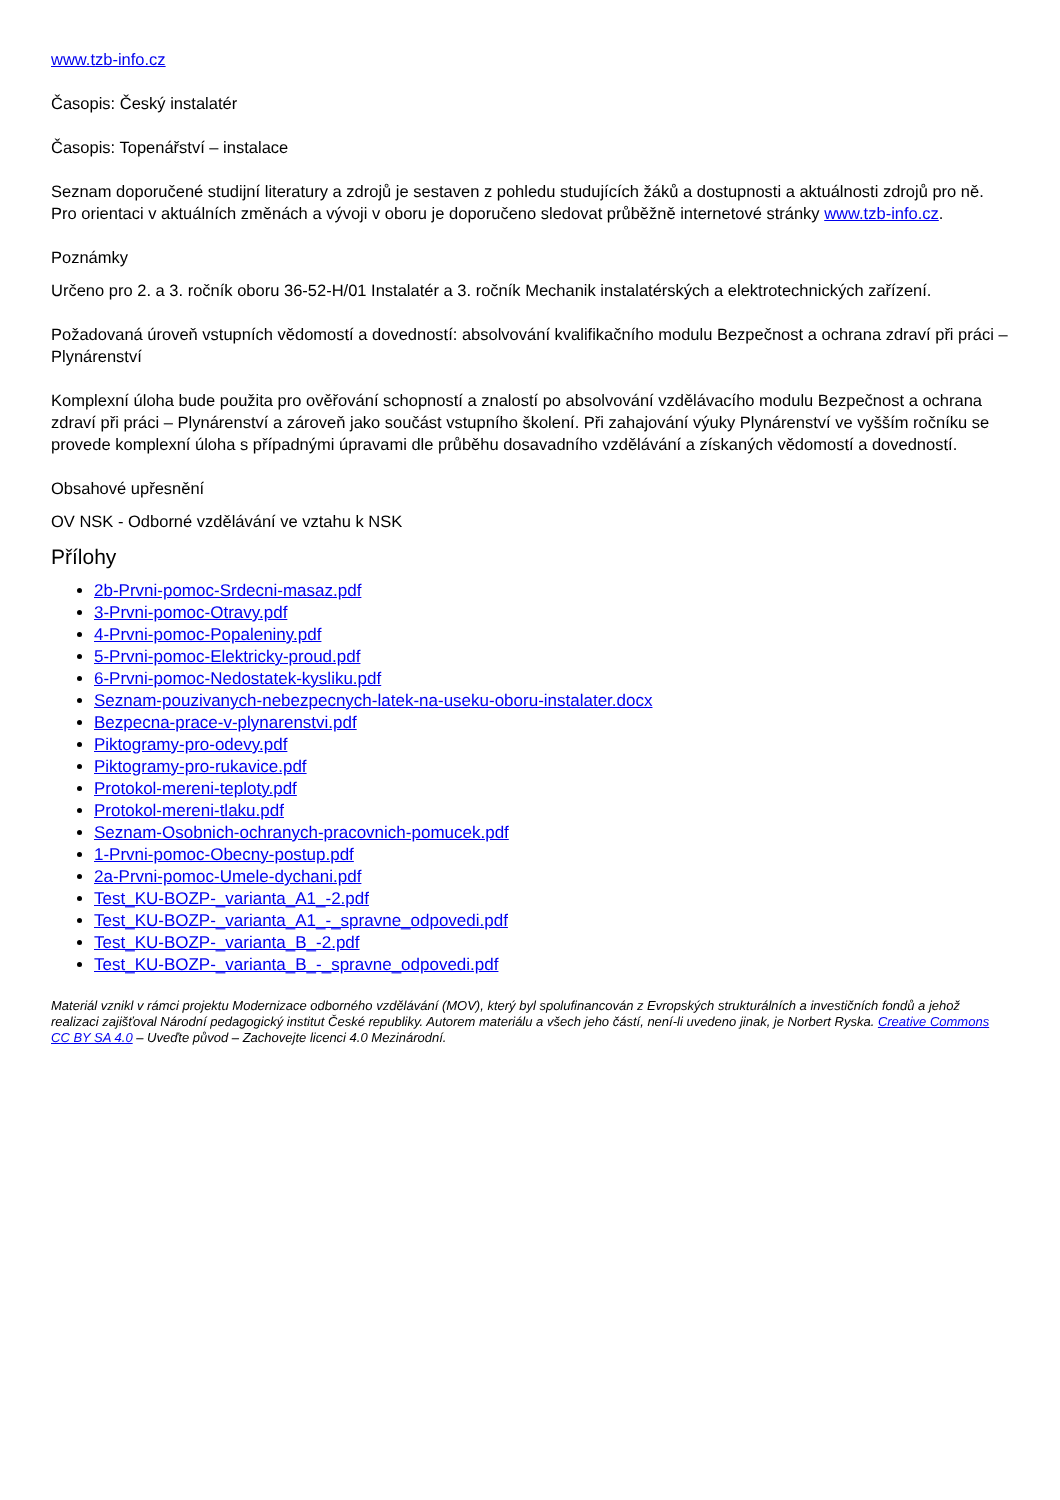www.tzb-info.cz
Časopis: Český instalatér
Časopis: Topenářství – instalace
Seznam doporučené studijní literatury a zdrojů je sestaven z pohledu studujících žáků a dostupnosti a aktuálnosti zdrojů pro ně. Pro orientaci v aktuálních změnách a vývoji v oboru je doporučeno sledovat průběžně internetové stránky www.tzb-info.cz.
Poznámky
Určeno pro 2. a 3. ročník oboru 36-52-H/01 Instalatér a 3. ročník Mechanik instalatérských a elektrotechnických zařízení.
Požadovaná úroveň vstupních vědomostí a dovedností: absolvování kvalifikačního modulu Bezpečnost a ochrana zdraví při práci – Plynárenství
Komplexní úloha bude použita pro ověřování schopností a znalostí po absolvování vzdělávacího modulu Bezpečnost a ochrana zdraví při práci – Plynárenství a zároveň jako součást vstupního školení. Při zahajování výuky Plynárenství ve vyšším ročníku se provede komplexní úloha s případnými úpravami dle průběhu dosavadního vzdělávání a získaných vědomostí a dovedností.
Obsahové upřesnění
OV NSK - Odborné vzdělávání ve vztahu k NSK
Přílohy
2b-Prvni-pomoc-Srdecni-masaz.pdf
3-Prvni-pomoc-Otravy.pdf
4-Prvni-pomoc-Popaleniny.pdf
5-Prvni-pomoc-Elektricky-proud.pdf
6-Prvni-pomoc-Nedostatek-kysliku.pdf
Seznam-pouzivanych-nebezpecnych-latek-na-useku-oboru-instalater.docx
Bezpecna-prace-v-plynarenstvi.pdf
Piktogramy-pro-odevy.pdf
Piktogramy-pro-rukavice.pdf
Protokol-mereni-teploty.pdf
Protokol-mereni-tlaku.pdf
Seznam-Osobnich-ochranych-pracovnich-pomucek.pdf
1-Prvni-pomoc-Obecny-postup.pdf
2a-Prvni-pomoc-Umele-dychani.pdf
Test_KU-BOZP-_varianta_A1_-2.pdf
Test_KU-BOZP-_varianta_A1_-_spravne_odpovedi.pdf
Test_KU-BOZP-_varianta_B_-2.pdf
Test_KU-BOZP-_varianta_B_-_spravne_odpovedi.pdf
Materiál vznikl v rámci projektu Modernizace odborného vzdělávání (MOV), který byl spolufinancován z Evropských strukturálních a investičních fondů a jehož realizaci zajišťoval Národní pedagogický institut České republiky. Autorem materiálu a všech jeho částí, není-li uvedeno jinak, je Norbert Ryska. Creative Commons CC BY SA 4.0 – Uveďte původ – Zachovejte licenci 4.0 Mezinárodní.